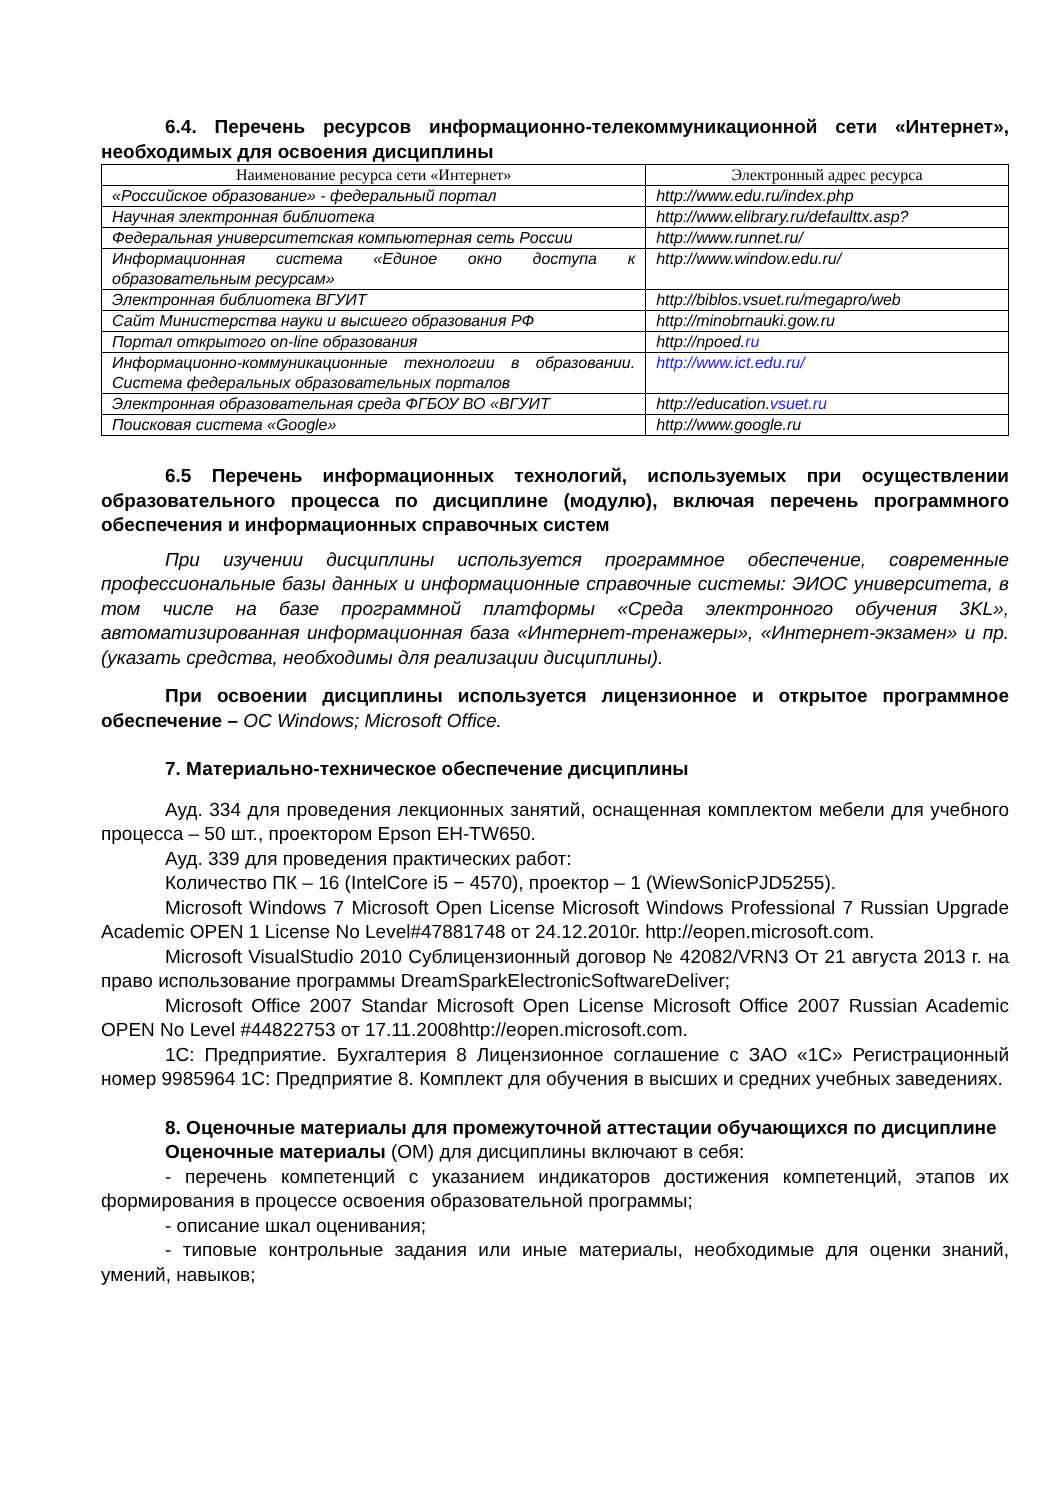6.4. Перечень ресурсов информационно-телекоммуникационной сети «Интернет», необходимых для освоения дисциплины
| Наименование ресурса сети «Интернет» | Электронный адрес ресурса |
| --- | --- |
| «Российское образование» - федеральный портал | http://www.edu.ru/index.php |
| Научная электронная библиотека | http://www.elibrary.ru/defaulttx.asp? |
| Федеральная университетская компьютерная сеть России | http://www.runnet.ru/ |
| Информационная система «Единое окно доступа к образовательным ресурсам» | http://www.window.edu.ru/ |
| Электронная библиотека ВГУИТ | http://biblos.vsuet.ru/megapro/web |
| Сайт Министерства науки и высшего образования РФ | http://minobrnauki.gow.ru |
| Портал открытого on-line образования | http://npoed. ru |
| Информационно-коммуникационные технологии в образовании. Система федеральных образовательных порталов | http://www.ict.edu.ru/ |
| Электронная образовательная среда ФГБОУ ВО «ВГУИТ | http://education. vsuet.ru |
| Поисковая система «Google» | http://www.google.ru |
6.5 Перечень информационных технологий, используемых при осуществлении образовательного процесса по дисциплине (модулю), включая перечень программного обеспечения и информационных справочных систем
При изучении дисциплины используется программное обеспечение, современные профессиональные базы данных и информационные справочные системы: ЭИОС университета, в том числе на базе программной платформы «Среда электронного обучения 3KL», автоматизированная информационная база «Интернет-тренажеры», «Интернет-экзамен» и пр. (указать средства, необходимы для реализации дисциплины).
При освоении дисциплины используется лицензионное и открытое программное обеспечение – ОС Windows; Microsoft Office.
7. Материально-техническое обеспечение дисциплины
Ауд. 334 для проведения лекционных занятий, оснащенная комплектом мебели для учебного процесса – 50 шт., проектором Epson EH-TW650.
Ауд. 339 для проведения практических работ:
Количество ПК – 16 (IntelCore i5 − 4570), проектор – 1 (WiewSonicPJD5255).
Microsoft Windows 7 Microsoft Open License Microsoft Windows Professional 7 Russian Upgrade Academic OPEN 1 License No Level#47881748 от 24.12.2010г. http://eopen.microsoft.com.
Microsoft VisualStudio 2010 Сублицензионный договор № 42082/VRN3 От 21 августа 2013 г. на право использование программы DreamSparkElectronicSoftwareDeliver;
Microsoft Office 2007 Standar Microsoft Open License Microsoft Office 2007 Russian Academic OPEN No Level #44822753 от 17.11.2008http://eopen.microsoft.com.
1С: Предприятие. Бухгалтерия 8 Лицензионное соглашение с ЗАО «1С» Регистрационный номер 9985964 1С: Предприятие 8. Комплект для обучения в высших и средних учебных заведениях.
8. Оценочные материалы для промежуточной аттестации обучающихся по дисциплине
Оценочные материалы (ОМ) для дисциплины включают в себя:
- перечень компетенций с указанием индикаторов достижения компетенций, этапов их формирования в процессе освоения образовательной программы;
- описание шкал оценивания;
- типовые контрольные задания или иные материалы, необходимые для оценки знаний, умений, навыков;